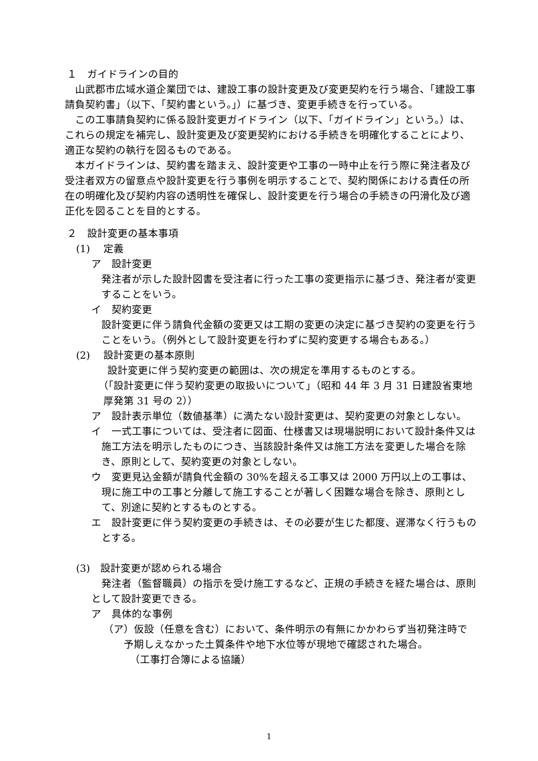１　ガイドラインの目的
山武郡市広域水道企業団では、建設工事の設計変更及び変更契約を行う場合、「建設工事請負契約書」（以下、「契約書という。」）に基づき、変更手続きを行っている。
この工事請負契約に係る設計変更ガイドライン（以下、「ガイドライン」という。）は、これらの規定を補完し、設計変更及び変更契約における手続きを明確化することにより、適正な契約の執行を図るものである。
本ガイドラインは、契約書を踏まえ、設計変更や工事の一時中止を行う際に発注者及び受注者双方の留意点や設計変更を行う事例を明示することで、契約関係における責任の所在の明確化及び契約内容の透明性を確保し、設計変更を行う場合の手続きの円滑化及び適正化を図ることを目的とする。
２　設計変更の基本事項
(1)　 定義
ア　設計変更
発注者が示した設計図書を受注者に行った工事の変更指示に基づき、発注者が変更することをいう。
イ　契約変更
設計変更に伴う請負代金額の変更又は工期の変更の決定に基づき契約の変更を行うことをいう。（例外として設計変更を行わずに契約変更する場合もある。）
(2)　 設計変更の基本原則
設計変更に伴う契約変更の範囲は、次の規定を準用するものとする。
（「設計変更に伴う契約変更の取扱いについて」（昭和 44 年 3 月 31 日建設省東地厚発第 31 号の 2））
ア　設計表示単位（数値基準）に満たない設計変更は、契約変更の対象としない。
イ　一式工事については、受注者に図面、仕様書又は現場説明において設計条件又は施工方法を明示したものにつき、当該設計条件又は施工方法を変更した場合を除き、原則として、契約変更の対象としない。
ウ　変更見込金額が請負代金額の 30%を超える工事又は 2000 万円以上の工事は、現に施工中の工事と分離して施工することが著しく困難な場合を除き、原則として、別途に契約とするものとする。
エ　設計変更に伴う契約変更の手続きは、その必要が生じた都度、遅滞なく行うものとする。
(3)　設計変更が認められる場合
発注者（監督職員）の指示を受け施工するなど、正規の手続きを経た場合は、原則として設計変更できる。
ア　具体的な事例
（ア）仮設（任意を含む）において、条件明示の有無にかかわらず当初発注時で予期しえなかった土質条件や地下水位等が現地で確認された場合。
（工事打合簿による協議）
1